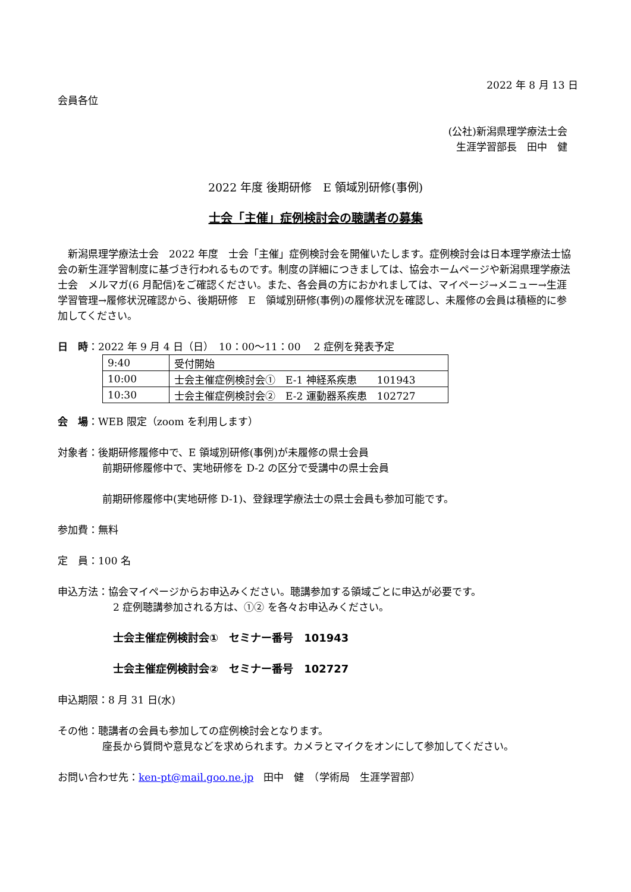2022 年 8 月 13 日
会員各位
(公社)新潟県理学療法士会
生涯学習部長　田中　健
2022 年度 後期研修　E 領域別研修(事例)
士会「主催」症例検討会の聴講者の募集
　新潟県理学療法士会　2022 年度　士会「主催」症例検討会を開催いたします。症例検討会は日本理学療法士協会の新生涯学習制度に基づき行われるものです。制度の詳細につきましては、協会ホームページや新潟県理学療法士会　メルマガ(6 月配信)をご確認ください。また、各会員の方におかれましては、マイページ→メニュー→生涯学習管理→履修状況確認から、後期研修　E　領域別研修(事例)の履修状況を確認し、未履修の会員は積極的に参加してください。
日　時：2022 年 9 月 4 日（日）　10：00～11：00　 2 症例を発表予定
| 9:40 | 受付開始 |
| 10:00 | 士会主催症例検討会① E-1 神経系疾患 101943 |
| 10:30 | 士会主催症例検討会② E-2 運動器系疾患 102727 |
会　場：WEB 限定（zoom を利用します）
対象者：後期研修履修中で、E 領域別研修(事例)が未履修の県士会員
前期研修履修中で、実地研修を D-2 の区分で受講中の県士会員
前期研修履修中(実地研修 D-1)、登録理学療法士の県士会員も参加可能です。
参加費：無料
定　員：100 名
申込方法：協会マイページからお申込みください。聴講参加する領域ごとに申込が必要です。
2 症例聴講参加される方は、①② を各々お申込みください。
士会主催症例検討会①　セミナー番号　101943
士会主催症例検討会②　セミナー番号　102727
申込期限：8 月 31 日(水)
その他：聴講者の会員も参加しての症例検討会となります。
座長から質問や意見などを求められます。カメラとマイクをオンにして参加してください。
お問い合わせ先：ken-pt@mail.goo.ne.jp　田中　健　（学術局　生涯学習部）